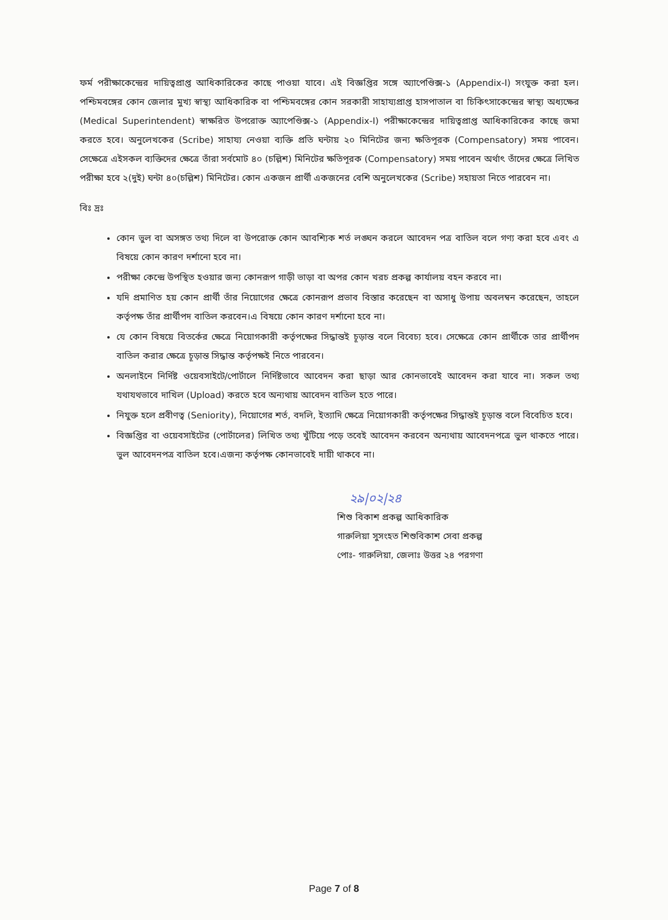ফর্ম পরীক্ষাকেন্দ্রের দায়িত্বপ্রাপ্ত আধিকারিকের কাছে পাওয়া যাবে। এই বিজ্ঞপ্তির সঙ্গে অ্যাপেণ্ডিক্স-১ (Appendix-I) সংযুক্ত করা হল। পশ্চিমবঙ্গের কোন জেলার মুখ্য স্বাস্থ্য আধিকারিক বা পশ্চিমবঙ্গের কোন সরকারী সাহায্যপ্রাপ্ত হাসপাতাল বা চিকিৎসাকেন্দ্রের স্বাস্থ্য অধ্যক্ষের (Medical Superintendent) স্বাক্ষরিত উপরোক্ত অ্যাপেণ্ডিক্স-১ (Appendix-I) পরীক্ষাকেন্দ্রের দায়িত্বপ্রাপ্ত আধিকারিকের কাছে জমা করতে হবে। অনুলেখকের (Scribe) সাহায্য নেওয়া ব্যক্তি প্রতি ঘন্টায় ২০ মিনিটের জন্য ক্ষতিপূরক (Compensatory) সময় পাবেন। সেক্ষেত্রে এইসকল ব্যক্তিদের ক্ষেত্রে তাঁরা সর্বমোট ৪০ (চল্লিশ) মিনিটের ক্ষতিপূরক (Compensatory) সময় পাবেন অর্থাৎ তাঁদের ক্ষেত্রে লিখিত পরীক্ষা হবে ২(দুই) ঘন্টা ৪০(চল্লিশ) মিনিটের। কোন একজন প্রার্থী একজনের বেশি অনুলেখকের (Scribe) সহায়তা নিতে পারবেন না।
বিঃ দ্রঃ
কোন ভুল বা অসঙ্গত তথ্য দিলে বা উপরোক্ত কোন আবশ্যিক শর্ত লঙ্ঘন করলে আবেদন পত্র বাতিল বলে গণ্য করা হবে এবং এ বিষয়ে কোন কারণ দর্শানো হবে না।
পরীক্ষা কেন্দ্রে উপস্থিত হওয়ার জন্য কোনরূপ গাড়ী ভাড়া বা অপর কোন খরচ প্রকল্প কার্যালয় বহন করবে না।
যদি প্রমাণিত হয় কোন প্রার্থী তাঁর নিয়োগের ক্ষেত্রে কোনরূপ প্রভাব বিস্তার করেছেন বা অসাধু উপায় অবলম্বন করেছেন, তাহলে কর্তৃপক্ষ তাঁর প্রার্থীপদ বাতিল করবেন।এ বিষয়ে কোন কারণ দর্শানো হবে না।
যে কোন বিষয়ে বিতর্কের ক্ষেত্রে নিয়োগকারী কর্তৃপক্ষের সিদ্ধান্তই চূড়ান্ত বলে বিবেচ্য হবে। সেক্ষেত্রে কোন প্রার্থীকে তার প্রার্থীপদ বাতিল করার ক্ষেত্রে চূড়ান্ত সিদ্ধান্ত কর্তৃপক্ষই নিতে পারবেন।
অনলাইনে নির্দিষ্ট ওয়েবসাইটে/পোর্টালে নির্দিষ্টভাবে আবেদন করা ছাড়া আর কোনভাবেই আবেদন করা যাবে না। সকল তথ্য যথাযথভাবে দাখিল (Upload) করতে হবে অন্যথায় আবেদন বাতিল হতে পারে।
নিযুক্ত হলে প্রবীণত্ব (Seniority), নিয়োগের শর্ত, বদলি, ইত্যাদি ক্ষেত্রে নিয়োগকারী কর্তৃপক্ষের সিদ্ধান্তই চূড়ান্ত বলে বিবেচিত হবে।
বিজ্ঞপ্তির বা ওয়েবসাইটের (পোর্টালের) লিখিত তথ্য খুঁটিয়ে পড়ে তবেই আবেদন করবেন অন্যথায় আবেদনপত্রে ভুল থাকতে পারে। ভুল আবেদনপত্র বাতিল হবে।এজন্য কর্তৃপক্ষ কোনভাবেই দায়ী থাকবে না।
২৯|০২|২৪
শিশু বিকাশ প্রকল্প আধিকারিক
গারুলিয়া সুসংহত শিশুবিকাশ সেবা প্রকল্প
পোঃ- গারুলিয়া, জেলাঃ উত্তর ২৪ পরগণা
Page 7 of 8